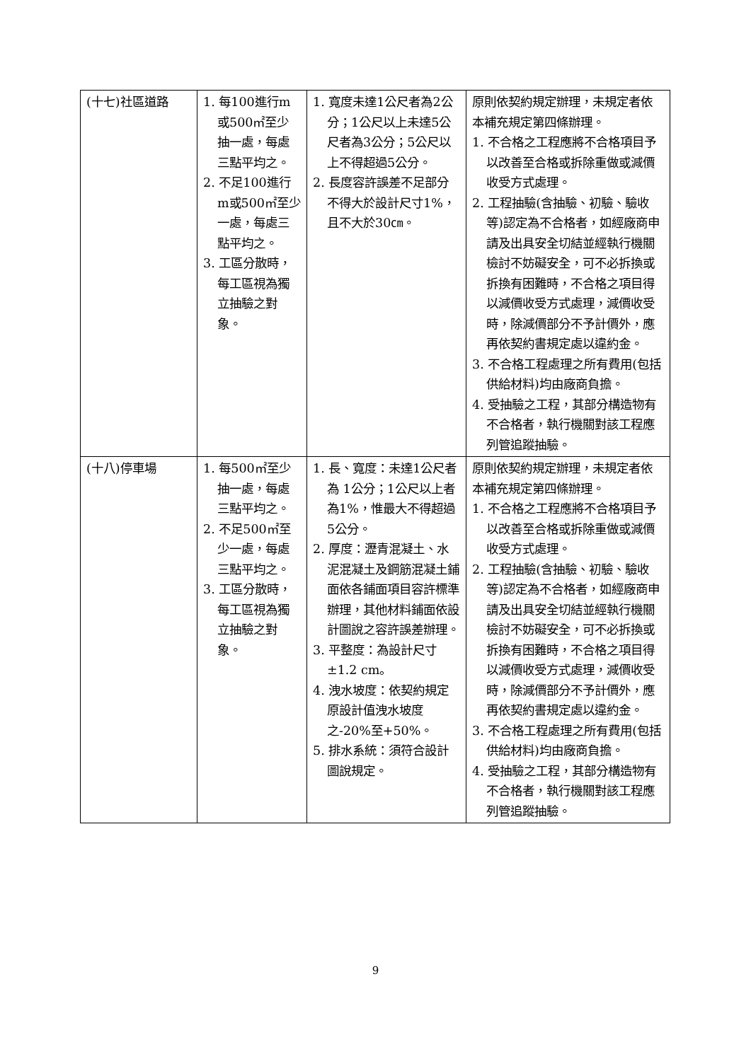| (十七)社區道路 | 1. 每100進行m或500㎡至少抽一處，每處三點平均之。 2. 不足100進行m或500㎡至少一處，每處三點平均之。 3. 工區分散時，每工區視為獨立抽驗之對象。 | 1. 寬度未達1公尺者為2公分；1公尺以上未達5公尺者為3公分；5公尺以上不得超過5公分。 2. 長度容許誤差不足部分不得大於設計尺寸1%，且不大於30㎝。 | 原則依契約規定辦理，未規定者依本補充規定第四條辦理。 1. 不合格之工程應將不合格項目予以改善至合格或拆除重做或減價收受方式處理。 2. 工程抽驗(含抽驗、初驗、驗收等)認定為不合格者，如經廠商申請及出具安全切結並經執行機關檢討不妨礙安全，可不必拆換或拆換有困難時，不合格之項目得以減價收受方式處理，減價收受時，除減價部分不予計價外，應再依契約書規定處以違約金。 3. 不合格工程處理之所有費用(包括供給材料)均由廠商負擔。 4. 受抽驗之工程，其部分構造物有不合格者，執行機關對該工程應列管追蹤抽驗。 |
| (十八)停車場 | 1. 每500㎡至少抽一處，每處三點平均之。 2. 不足500㎡至少一處，每處三點平均之。 3. 工區分散時，每工區視為獨立抽驗之對象。 | 1. 長、寬度：未達1公尺者為 1公分；1公尺以上者為1%，惟最大不得超過5公分。 2. 厚度：瀝青混凝土、水泥混凝土及鋼筋混凝土鋪面依各鋪面項目容許標準辦理，其他材料鋪面依設計圖說之容許誤差辦理。 3. 平整度：為設計尺寸±1.2 cm。 4. 洩水坡度：依契約規定原設計值洩水坡度之-20%至+50%。 5. 排水系統：須符合設計圖說規定。 | 原則依契約規定辦理，未規定者依本補充規定第四條辦理。 1. 不合格之工程應將不合格項目予以改善至合格或拆除重做或減價收受方式處理。 2. 工程抽驗(含抽驗、初驗、驗收等)認定為不合格者，如經廠商申請及出具安全切結並經執行機關檢討不妨礙安全，可不必拆換或拆換有困難時，不合格之項目得以減價收受方式處理，減價收受時，除減價部分不予計價外，應再依契約書規定處以違約金。 3. 不合格工程處理之所有費用(包括供給材料)均由廠商負擔。 4. 受抽驗之工程，其部分構造物有不合格者，執行機關對該工程應列管追蹤抽驗。 |
9